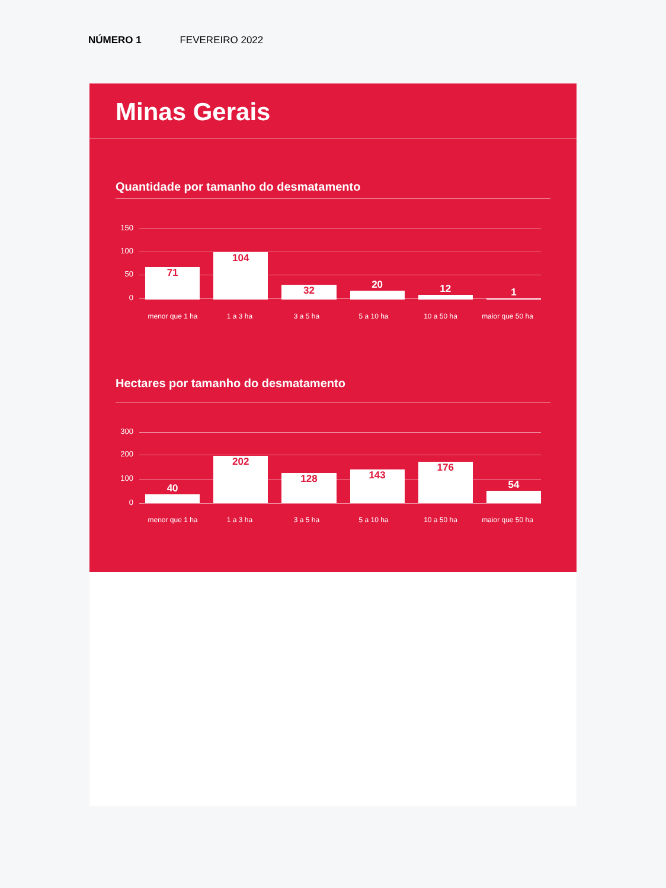NÚMERO 1 FEVEREIRO 2022
Minas Gerais
Quantidade por tamanho do desmatamento
150
100
50
0
71
104
32
20
12
1
menor que 1 ha 1 a 3 ha 3 a 5 ha 5 a 10 ha 10 a 50 ha maior que 50 ha
Hectares por tamanho do desmatamento
300
200
100
0
40
202
128
143
176
54
menor que 1 ha 1 a 3 ha 3 a 5 ha 5 a 10 ha 10 a 50 ha maior que 50 ha